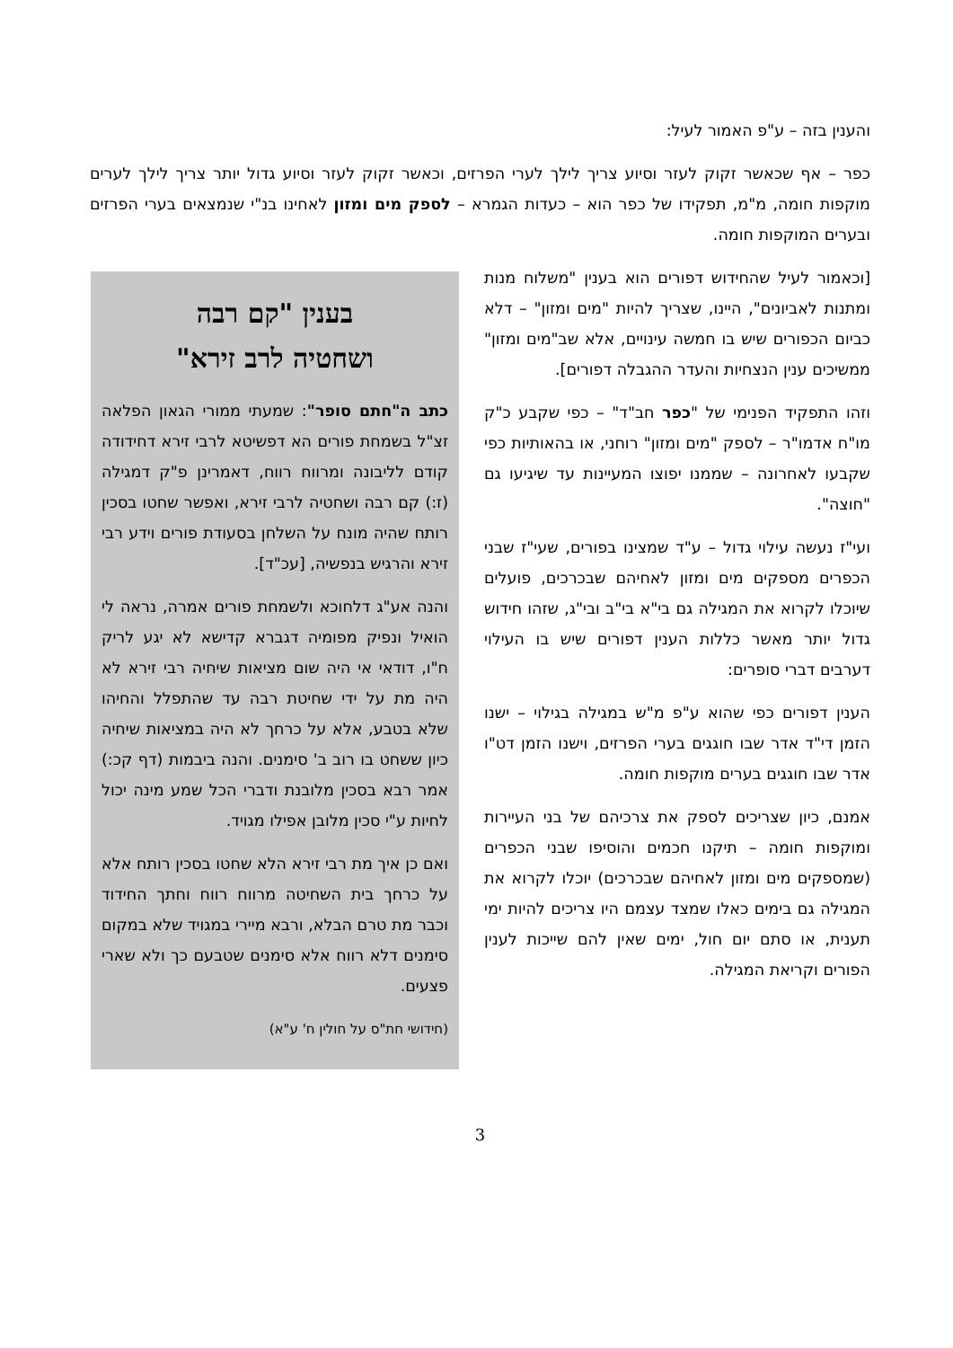והענין בזה – ע"פ האמור לעיל:
כפר – אף שכאשר זקוק לעזר וסיוע צריך לילך לערי הפרזים, וכאשר זקוק לעזר וסיוע גדול יותר צריך לילך לערים מוקפות חומה, מ"מ, תפקידו של כפר הוא – כעדות הגמרא – לספק מים ומזון לאחינו בנ"י שנמצאים בערי הפרזים ובערים המוקפות חומה.
[וכאמור לעיל שהחידוש דפורים הוא בענין "משלוח מנות ומתנות לאביונים", היינו, שצריך להיות "מים ומזון" – דלא כביום הכפורים שיש בו חמשה עינויים, אלא שב"מים ומזון" ממשיכים ענין הנצחיות והעדר ההגבלה דפורים].
וזהו התפקיד הפנימי של "כפר חב"ד" – כפי שקבע כ"ק מו"ח אדמו"ר – לספק "מים ומזון" רוחני, או בהאותיות כפי שקבעו לאחרונה – שממנו יפוצו המעיינות עד שיגיעו גם "חוצה".
ועי"ז נעשה עילוי גדול – ע"ד שמצינו בפורים, שעי"ז שבני הכפרים מספקים מים ומזון לאחיהם שבכרכים, פועלים שיוכלו לקרוא את המגילה גם בי"א בי"ב ובי"ג, שזהו חידוש גדול יותר מאשר כללות הענין דפורים שיש בו העילוי דערבים דברי סופרים:
הענין דפורים כפי שהוא ע"פ מ"ש במגילה בגילוי – ישנו הזמן די"ד אדר שבו חוגגים בערי הפרזים, וישנו הזמן דט"ו אדר שבו חוגגים בערים מוקפות חומה.
אמנם, כיון שצריכים לספק את צרכיהם של בני העיירות ומוקפות חומה – תיקנו חכמים והוסיפו שבני הכפרים (שמספקים מים ומזון לאחיהם שבכרכים) יוכלו לקרוא את המגילה גם בימים כאלו שמצד עצמם היו צריכים להיות ימי תענית, או סתם יום חול, ימים שאין להם שייכות לענין הפורים וקריאת המגילה.
בענין "קם רבה
ושחטיה לרב זירא"
כתב ה"חתם סופר": שמעתי ממורי הגאון הפלאה זצ"ל בשמחת פורים הא דפשיטא לרבי זירא דחידודה קודם לליבונה ומרווח רווח, דאמרינן פ"ק דמגילה (ז:) קם רבה ושחטיה לרבי זירא, ואפשר שחטו בסכין רותח שהיה מונח על השלחן בסעודת פורים וידע רבי זירא והרגיש בנפשיה, [עכ"ד].
והנה אע"ג דלחוכא ולשמחת פורים אמרה, נראה לי הואיל ונפיק מפומיה דגברא קדישא לא יגע לריק ח"ו, דודאי אי היה שום מציאות שיחיה רבי זירא לא היה מת על ידי שחיטת רבה עד שהתפלל והחיהו שלא בטבע, אלא על כרחך לא היה במציאות שיחיה כיון ששחט בו רוב ב' סימנים. והנה ביבמות (דף קכ:) אמר רבא בסכין מלובנת ודברי הכל שמע מינה יכול לחיות ע"י סכין מלובן אפילו מגויד.
ואם כן איך מת רבי זירא הלא שחטו בסכין רותח אלא על כרחך בית השחיטה מרווח רווח וחתך החידוד וכבר מת טרם הבלא, ורבא מיירי במגויד שלא במקום סימנים דלא רווח אלא סימנים שטבעם כך ולא שארי פצעים.
(חידושי חת"ס על חולין ח' ע"א)
3